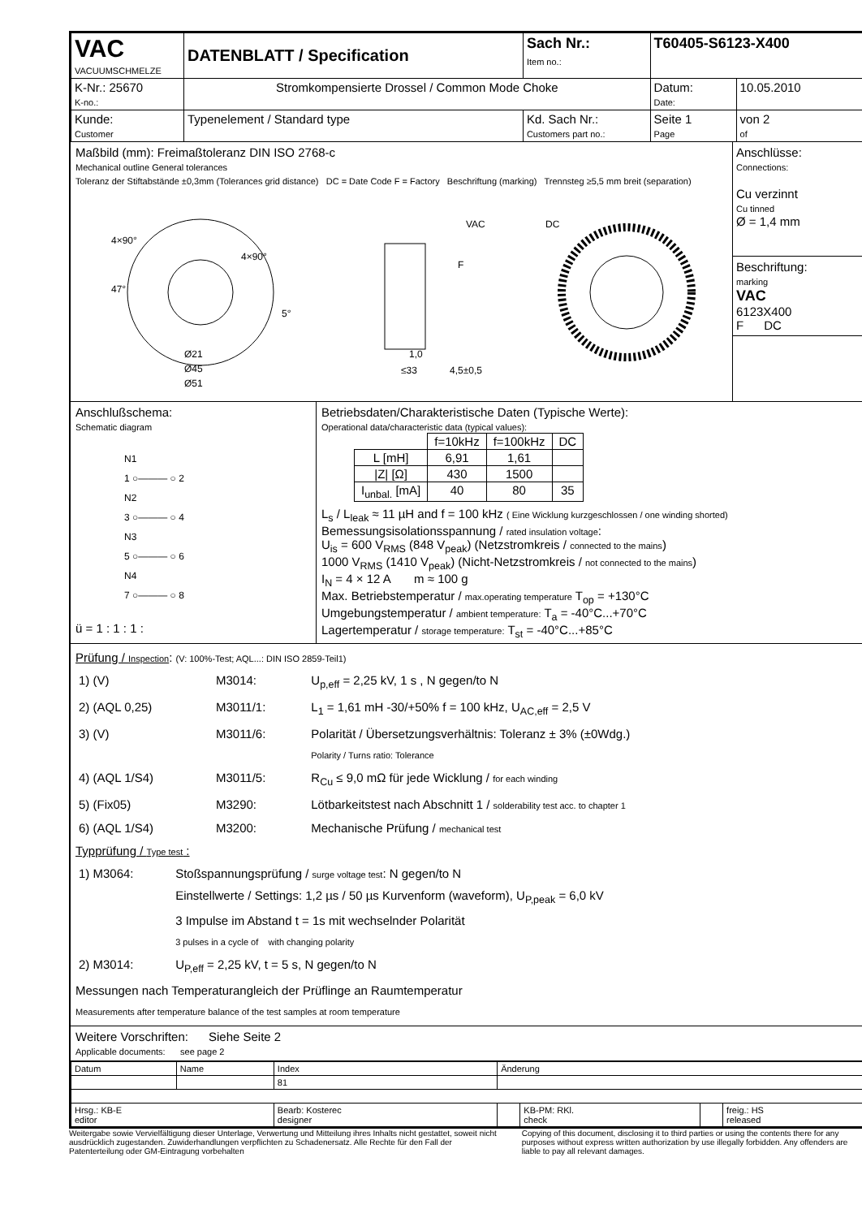| VAC VACUUMSCHMELZE | DATENBLATT / Specification | | Sach Nr.: Item no.: | T60405-S6123-X400 | |
| K-Nr.: 25670 K-no.: | Stromkompensierte Drossel / Common Mode Choke | | | Datum: Date: | 10.05.2010 |
| Kunde: Customer | Typenelement / Standard type | Kd. Sach Nr.: Customers part no.: | | Seite 1 Page | von 2 of |
Maßbild (mm): Freimaßtoleranz DIN ISO 2768-c
Mechanical outline General tolerances
Toleranz der Stiftabstände ±0,3mm (Tolerances grid distance) DC = Date Code F = Factory Beschriftung (marking) Trennsteg ≥5,5 mm breit (separation)
4×90°
4×90°
Ø21
Ø45
Ø51
47°
5°
VAC
F
≤33
1,0
4,5±0,5
DC
Anschlüsse:
Connections:
Cu verzinnt
Cu tinned
Ø = 1,4 mm
Beschriftung:
marking
VAC
6123X400
F DC
Anschlußschema:
Schematic diagram
N1
1 ○——— ○ 2
N2
3 ○——— ○ 4
N3
5 ○——— ○ 6
N4
7 ○——— ○ 8
ü = 1 : 1 : 1 :
Betriebsdaten/Charakteristische Daten (Typische Werte):
Operational data/characteristic data (typical values):
| | f=10kHz | f=100kHz | DC |
| L [mH] | 6,91 | 1,61 | |
| /Z/ [Ω] | 430 | 1500 | |
| I<sub>unbal.</sub> [mA] | 40 | 80 | 35 |
L<sub>s</sub> / L<sub>leak</sub> ≈ 11 µH and f = 100 kHz ( Eine Wicklung kurzgeschlossen / one winding shorted)
Bemessungsisolationsspannung / rated insulation voltage:
U<sub>is</sub> = 600 V<sub>RMS</sub> (848 V<sub>peak</sub>) (Netzstromkreis / connected to the mains)
1000 V<sub>RMS</sub> (1410 V<sub>peak</sub>) (Nicht-Netzstromkreis / not connected to the mains)
I<sub>N</sub> = 4 × 12 A m ≈ 100 g
Max. Betriebstemperatur / max.operating temperature T<sub>op</sub> = +130°C
Umgebungstemperatur / ambient temperature: T<sub>a</sub> = -40°C...+70°C
Lagertemperatur / storage temperature: T<sub>st</sub> = -40°C...+85°C
Prüfung / Inspection: (V: 100%-Test; AQL...: DIN ISO 2859-Teil1)
| 1) (V) | M3014: | U<sub>p,eff</sub> = 2,25 kV, 1 s , N gegen/to N |
| 2) (AQL 0,25) | M3011/1: | L<sub>1</sub> = 1,61 mH -30/+50% f = 100 kHz, U<sub>AC,eff</sub> = 2,5 V |
| 3) (V) | M3011/6: | Polarität / Übersetzungsverhältnis: Toleranz ± 3% (±0Wdg.) Polarity / Turns ratio: Tolerance |
| 4) (AQL 1/S4) | M3011/5: | R<sub>Cu</sub> ≤ 9,0 mΩ für jede Wicklung / for each winding |
| 5) (Fix05) | M3290: | Lötbarkeitstest nach Abschnitt 1 / solderability test acc. to chapter 1 |
| 6) (AQL 1/S4) | M3200: | Mechanische Prüfung / mechanical test |
Typprüfung / Type test :
| 1) M3064: | Stoßspannungsprüfung / surge voltage test : N gegen/to N Einstellwerte / Settings: 1,2 µs / 50 µs Kurvenform (waveform), U<sub>P,peak</sub> = 6,0 kV 3 Impulse im Abstand t = 1s mit wechselnder Polarität 3 pulses in a cycle of with changing polarity |
| 2) M3014: | U<sub>P,eff</sub> = 2,25 kV, t = 5 s, N gegen/to N |
Messungen nach Temperaturangleich der Prüflinge an Raumtemperatur
Measurements after temperature balance of the test samples at room temperature
Weitere Vorschriften: Siehe Seite 2
Applicable documents: see page 2
| Datum | Name | Index | Änderung | | | |
| | | 81 | | | | |
| Hrsg.: KB-E editor | | Bearb: Kosterec designer | | KB-PM: RKl. check | | freig.: HS released |
Weitergabe sowie Vervielfältigung dieser Unterlage, Verwertung und Mitteilung ihres Inhalts nicht gestattet, soweit nicht ausdrücklich zugestanden. Zuwiderhandlungen verpflichten zu Schadenersatz. Alle Rechte für den Fall der Patenterteilung oder GM-Eintragung vorbehalten
Copying of this document, disclosing it to third parties or using the contents there for any purposes without express written authorization by use illegally forbidden. Any offenders are liable to pay all relevant damages.